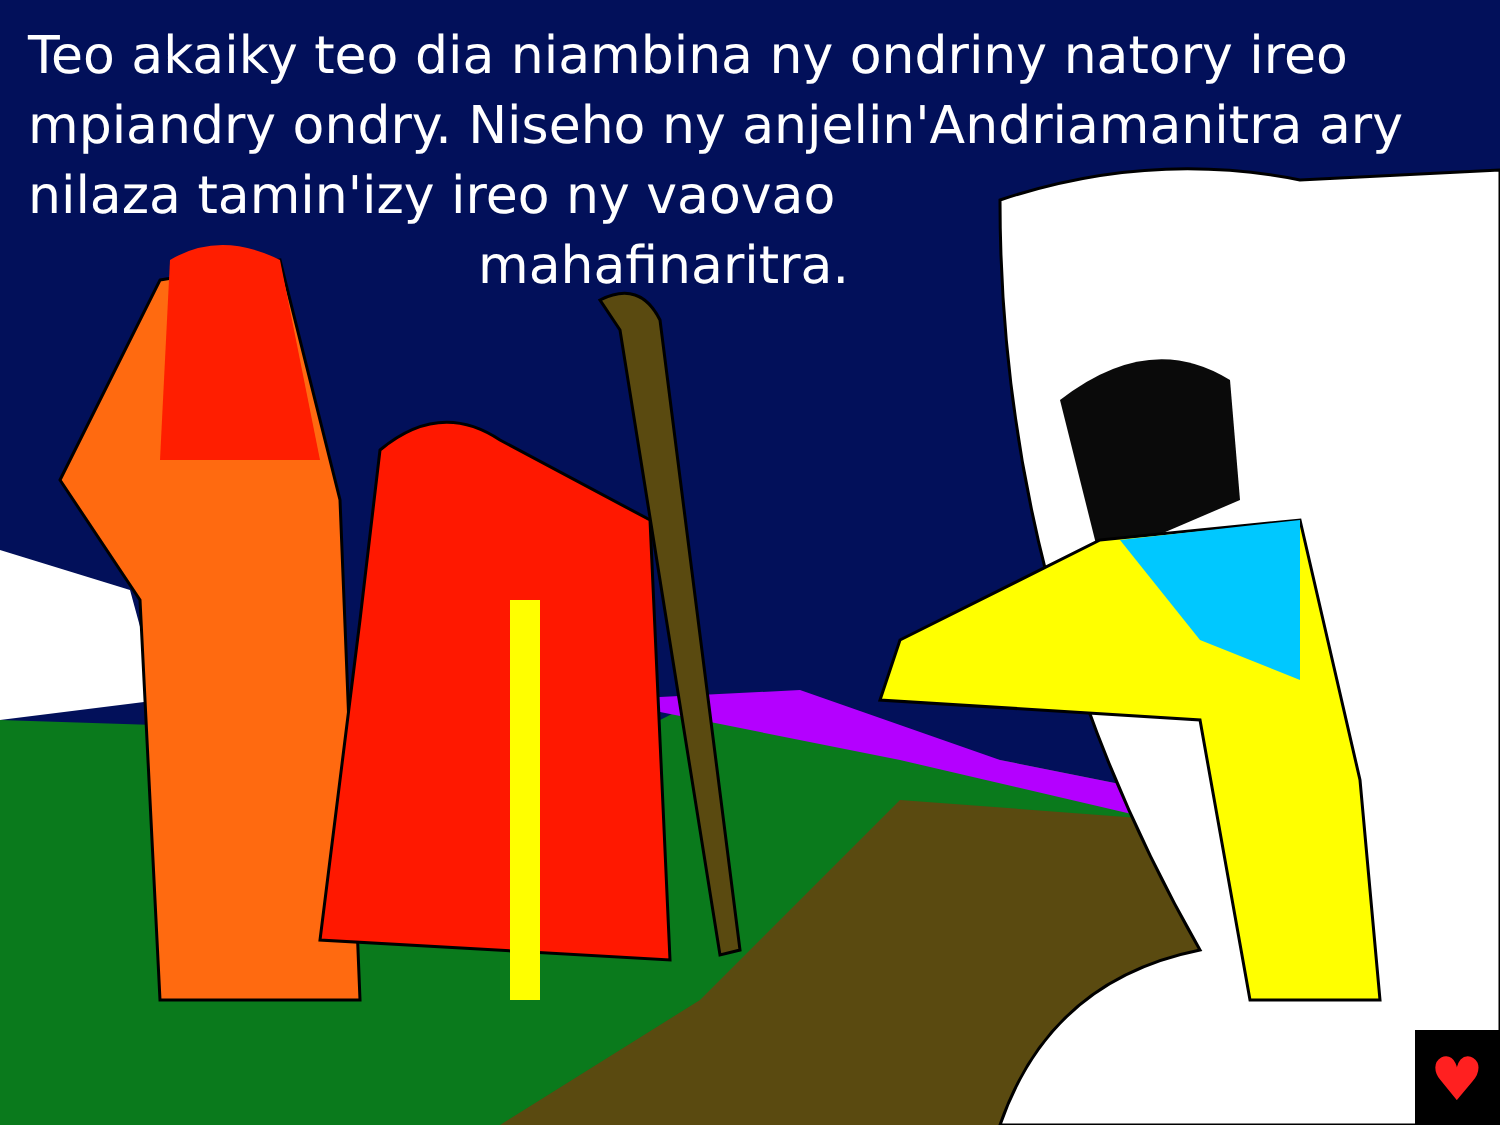♥
Teo akaiky teo dia niambina ny ondriny natory ireo mpiandry ondry. Niseho ny anjelin'Andriamanitra ary nilaza tamin'izy ireo ny vaovao
mahafinaritra.